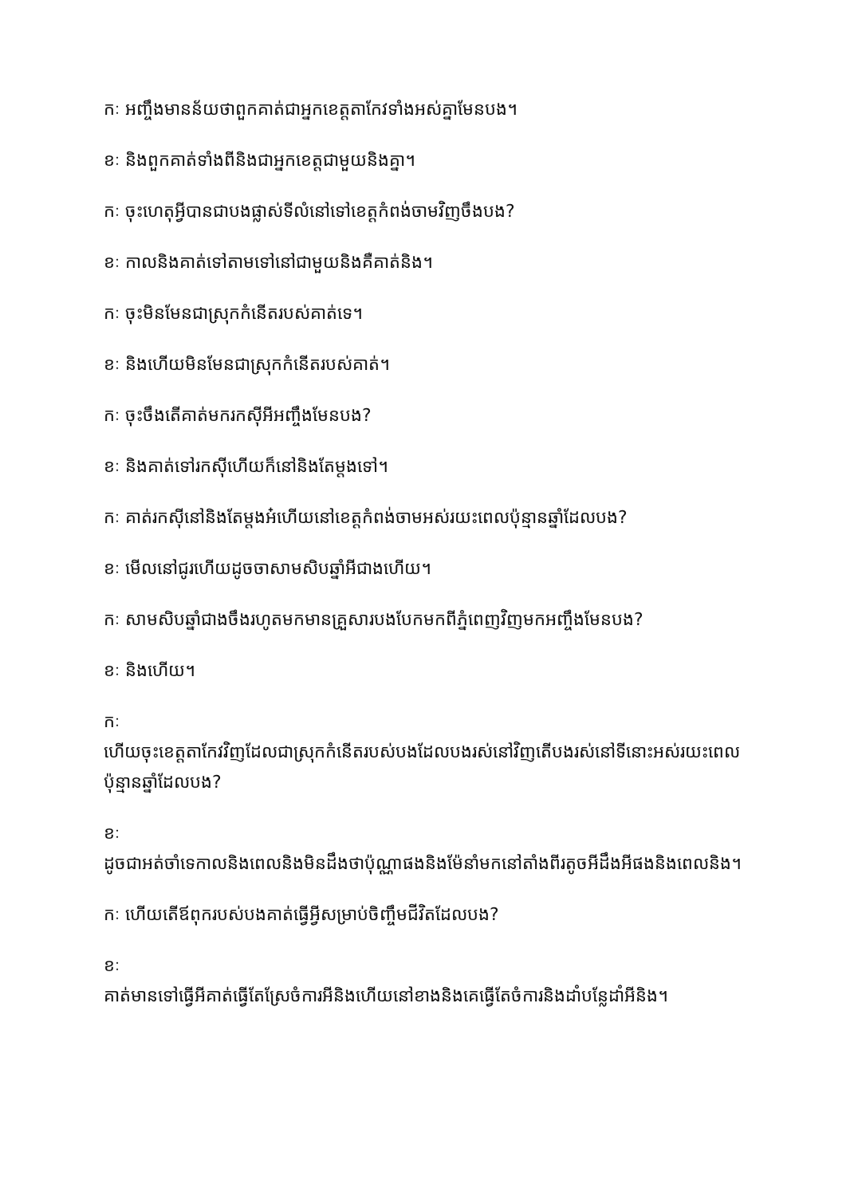កៈ អញ្ចឹងមានន័យថាពួកគាត់ជាអ្នកខេត្តតាកែវទាំងអស់គ្នាមែនបង។
ខៈ និងពួកគាត់ទាំងពីនិងជាអ្នកខេត្តជាមួយនិងគ្នា។
កៈ ចុះហេតុអ្វីបានជាបងផ្លាស់ទីលំនៅទៅខេត្តកំពង់ចាមវិញចឹងបង?
ខៈ កាលនិងគាត់ទៅតាមទៅនៅជាមួយនិងគឺគាត់និង។
កៈ ចុះមិនមែនជាស្រុកកំនើតរបស់គាត់ទេ។
ខៈ និងហើយមិនមែនជាស្រុកកំនើតរបស់គាត់។
កៈ ចុះចឹងតើគាត់មករកស៊ីអីអញ្ចឹងមែនបង?
ខៈ និងគាត់ទៅរកស៊ីហើយក៏នៅនិងតែម្តងទៅ។
កៈ គាត់រកស៊ីនៅនិងតែម្តងអ៎ហើយនៅខេត្តកំពង់ចាមអស់រយះពេលប៉ុន្មានឆ្នាំដែលបង?
ខៈ មើលនៅជូរហើយដូចចាសាមសិបឆ្នាំអីជាងហើយ។
កៈ សាមសិបឆ្នាំជាងចឹងរហូតមកមានគ្រួសារបងបែកមកពីភ្នំពេញវិញមកអញ្ចឹងមែនបង?
ខៈ និងហើយ។
កៈ
ហើយចុះខេត្តតាកែវវិញដែលជាស្រុកកំនើតរបស់បងដែលបងរស់នៅវិញតើបងរស់នៅទីនោះអស់រយះពេលប៉ុន្មានឆ្នាំដែលបង?
ខៈ
ដូចជាអត់ចាំទេកាលនិងពេលនិងមិនដឹងថាប៉ុណ្ណាផងនិងម៉ែនាំមកនៅតាំងពីរតូចអីដឹងអីផងនិងពេលនិង។
កៈ ហើយតើឪពុករបស់បងគាត់ធ្វើអ្វីសម្រាប់ចិញ្ចឹមជីវិតដែលបង?
ខៈ
គាត់មានទៅធ្វើអីគាត់ធ្វើតែស្រែចំការអីនិងហើយនៅខាងនិងគេធ្វើតែចំការនិងដាំបន្លែដាំអីនិង។